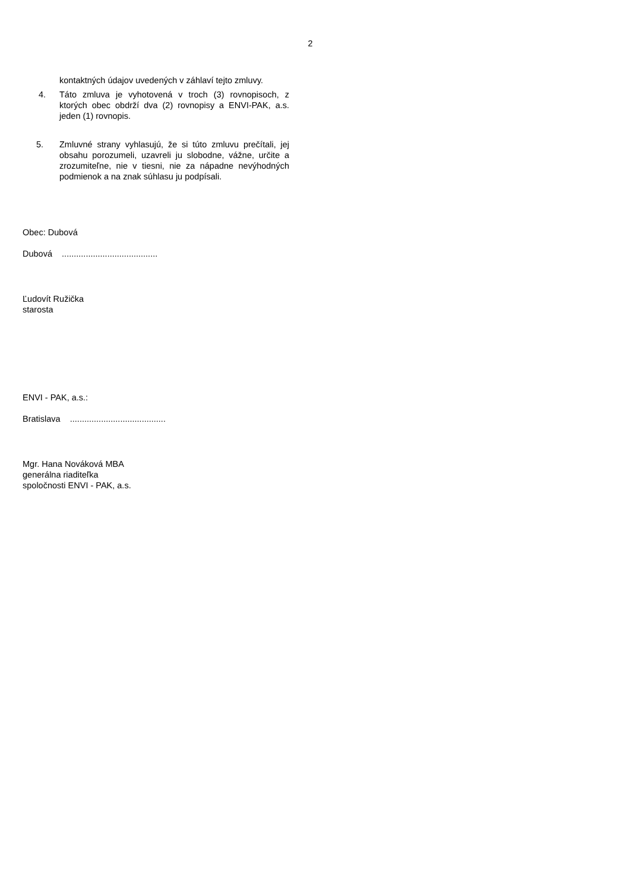2
kontaktných údajov uvedených v záhlaví tejto zmluvy.
4. Táto zmluva je vyhotovená v troch (3) rovnopisoch, z ktorých obec obdrží dva (2) rovnopisy a ENVI-PAK, a.s. jeden (1) rovnopis.
5. Zmluvné strany vyhlasujú, že si túto zmluvu prečítali, jej obsahu porozumeli, uzavreli ju slobodne, vážne, určite a zrozumiteľne, nie v tiesni, nie za nápadne nevýhodných podmienok a na znak súhlasu ju podpísali.
Obec: Dubová
Dubová ........................................
Ľudovít Ružička
starosta
ENVI - PAK, a.s.:
Bratislava ........................................
Mgr. Hana Nováková MBA
generálna riaditeľka
spoločnosti ENVI - PAK, a.s.